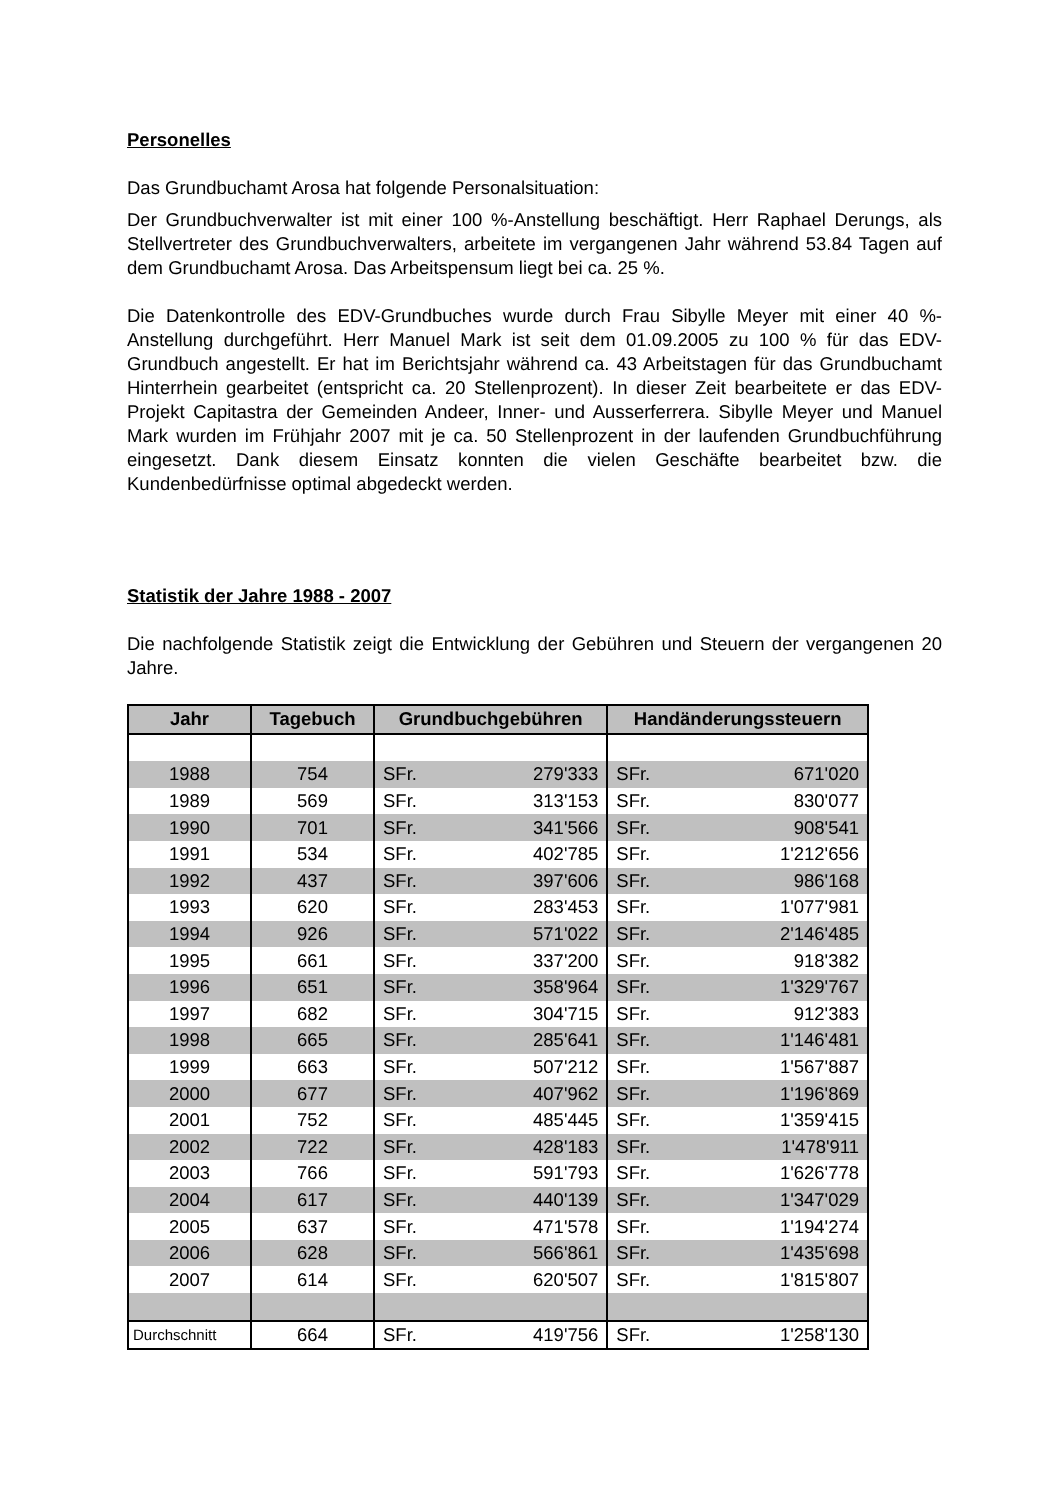Personelles
Das Grundbuchamt Arosa hat folgende Personalsituation:
Der Grundbuchverwalter ist mit einer 100 %-Anstellung beschäftigt. Herr Raphael Derungs, als Stellvertreter des Grundbuchverwalters, arbeitete im vergangenen Jahr während 53.84 Tagen auf dem Grundbuchamt Arosa. Das Arbeitspensum liegt bei ca. 25 %.
Die Datenkontrolle des EDV-Grundbuches wurde durch Frau Sibylle Meyer mit einer 40 %-Anstellung durchgeführt. Herr Manuel Mark ist seit dem 01.09.2005 zu 100 % für das EDV-Grundbuch angestellt. Er hat im Berichtsjahr während ca. 43 Arbeitstagen für das Grundbuchamt Hinterrhein gearbeitet (entspricht ca. 20 Stellenprozent). In dieser Zeit bearbeitete er das EDV-Projekt Capitastra der Gemeinden Andeer, Inner- und Ausserferrera. Sibylle Meyer und Manuel Mark wurden im Frühjahr 2007 mit je ca. 50 Stellenprozent in der laufenden Grundbuchführung eingesetzt. Dank diesem Einsatz konnten die vielen Geschäfte bearbeitet bzw. die Kundenbedürfnisse optimal abgedeckt werden.
Statistik der Jahre 1988 - 2007
Die nachfolgende Statistik zeigt die Entwicklung der Gebühren und Steuern der vergangenen 20 Jahre.
| Jahr | Tagebuch | Grundbuchgebühren | | Handänderungssteuern | |
| --- | --- | --- | --- | --- | --- |
| 1988 | 754 | SFr. | 279'333 | SFr. | 671'020 |
| 1989 | 569 | SFr. | 313'153 | SFr. | 830'077 |
| 1990 | 701 | SFr. | 341'566 | SFr. | 908'541 |
| 1991 | 534 | SFr. | 402'785 | SFr. | 1'212'656 |
| 1992 | 437 | SFr. | 397'606 | SFr. | 986'168 |
| 1993 | 620 | SFr. | 283'453 | SFr. | 1'077'981 |
| 1994 | 926 | SFr. | 571'022 | SFr. | 2'146'485 |
| 1995 | 661 | SFr. | 337'200 | SFr. | 918'382 |
| 1996 | 651 | SFr. | 358'964 | SFr. | 1'329'767 |
| 1997 | 682 | SFr. | 304'715 | SFr. | 912'383 |
| 1998 | 665 | SFr. | 285'641 | SFr. | 1'146'481 |
| 1999 | 663 | SFr. | 507'212 | SFr. | 1'567'887 |
| 2000 | 677 | SFr. | 407'962 | SFr. | 1'196'869 |
| 2001 | 752 | SFr. | 485'445 | SFr. | 1'359'415 |
| 2002 | 722 | SFr. | 428'183 | SFr. | 1'478'911 |
| 2003 | 766 | SFr. | 591'793 | SFr. | 1'626'778 |
| 2004 | 617 | SFr. | 440'139 | SFr. | 1'347'029 |
| 2005 | 637 | SFr. | 471'578 | SFr. | 1'194'274 |
| 2006 | 628 | SFr. | 566'861 | SFr. | 1'435'698 |
| 2007 | 614 | SFr. | 620'507 | SFr. | 1'815'807 |
| Durchschnitt | 664 | SFr. | 419'756 | SFr. | 1'258'130 |